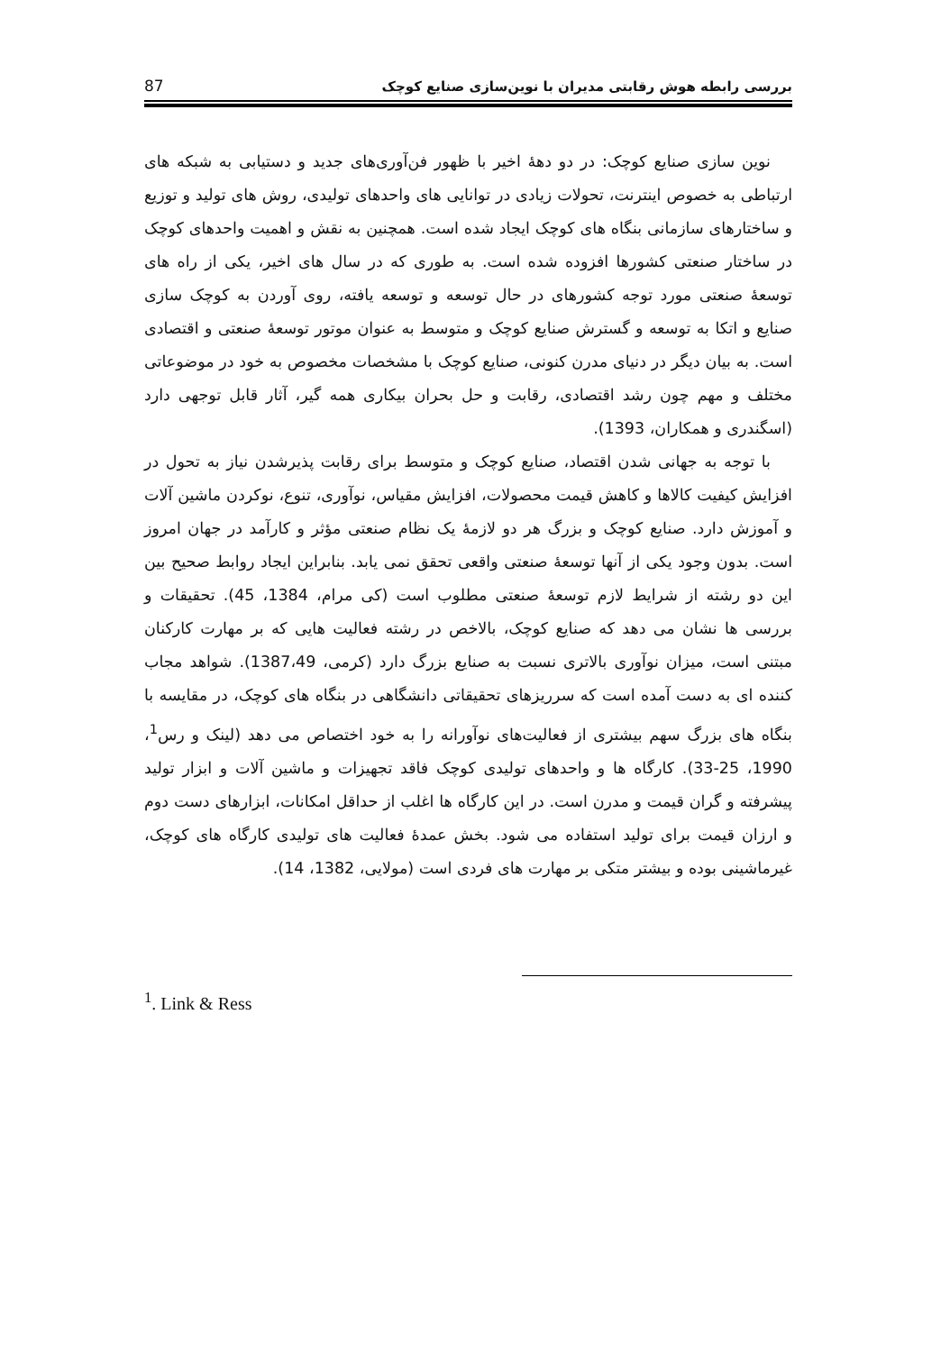بررسی رابطه هوش رقابتی مدیران با نوین‌سازی صنایع کوچک 87
نوین سازی صنایع کوچک: در دو دهۀ اخیر با ظهور فن‌آوری‌های جدید و دستیابی به شبکه های ارتباطی به خصوص اینترنت، تحولات زیادی در توانایی های واحدهای تولیدی، روش های تولید و توزیع و ساختارهای سازمانی بنگاه های کوچک ایجاد شده است. همچنین به نقش و اهمیت واحدهای کوچک در ساختار صنعتی کشورها افزوده شده است. به طوری که در سال های اخیر، یکی از راه های توسعۀ صنعتی مورد توجه کشورهای در حال توسعه و توسعه یافته، روی آوردن به کوچک سازی صنایع و اتکا به توسعه و گسترش صنایع کوچک و متوسط به عنوان موتور توسعۀ صنعتی و اقتصادی است. به بیان دیگر در دنیای مدرن کنونی، صنایع کوچک با مشخصات مخصوص به خود در موضوعاتی مختلف و مهم چون رشد اقتصادی، رقابت و حل بحران بیکاری همه گیر، آثار قابل توجهی دارد (اسگندری و همکاران، 1393).
با توجه به جهانی شدن اقتصاد، صنایع کوچک و متوسط برای رقابت پذیرشدن نیاز به تحول در افزایش کیفیت کالاها و کاهش قیمت محصولات، افزایش مقیاس، نوآوری، تنوع، نوکردن ماشین آلات و آموزش دارد. صنایع کوچک و بزرگ هر دو لازمۀ یک نظام صنعتی مؤثر و کارآمد در جهان امروز است. بدون وجود یکی از آنها توسعۀ صنعتی واقعی تحقق نمی یابد. بنابراین ایجاد روابط صحیح بین این دو رشته از شرایط لازم توسعۀ صنعتی مطلوب است (کی مرام، 1384، 45). تحقیقات و بررسی ها نشان می دهد که صنایع کوچک، بالاخص در رشته فعالیت هایی که بر مهارت کارکنان مبتنی است، میزان نوآوری بالاتری نسبت به صنایع بزرگ دارد (کرمی، 1387،49). شواهد مجاب کننده ای به دست آمده است که سرریزهای تحقیقاتی دانشگاهی در بنگاه های کوچک، در مقایسه با بنگاه های بزرگ سهم بیشتری از فعالیت‌های نوآورانه را به خود اختصاص می دهد (لینک و رس<sup>1</sup>، 1990، 25-33). کارگاه ها و واحدهای تولیدی کوچک فاقد تجهیزات و ماشین آلات و ابزار تولید پیشرفته و گران قیمت و مدرن است. در این کارگاه ها اغلب از حداقل امکانات، ابزارهای دست دوم و ارزان قیمت برای تولید استفاده می شود. بخش عمدۀ فعالیت های تولیدی کارگاه های کوچک، غیرماشینی بوده و بیشتر متکی بر مهارت های فردی است (مولایی، 1382، 14).
<sup>1</sup>. Link & Ress